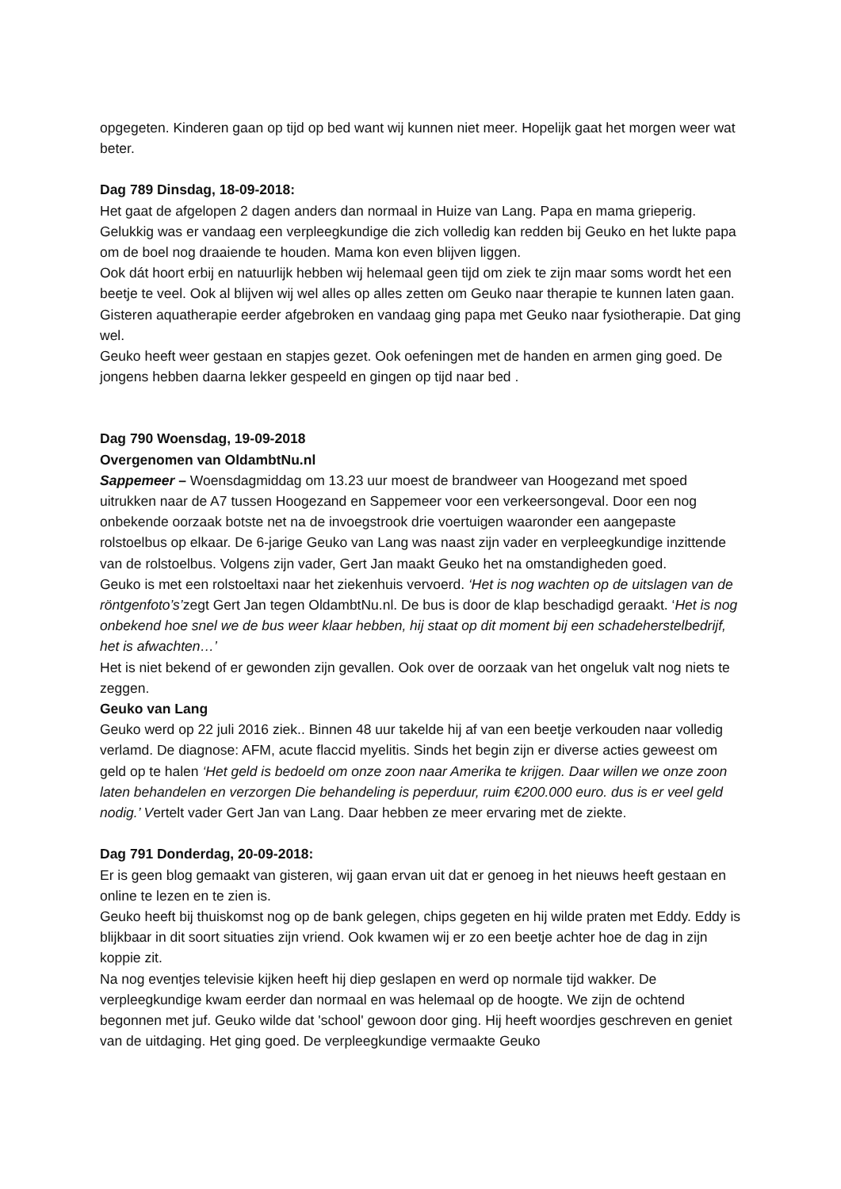opgegeten. Kinderen gaan op tijd op bed want wij kunnen niet meer. Hopelijk gaat het morgen weer wat beter.
Dag 789 Dinsdag, 18-09-2018:
Het gaat de afgelopen 2 dagen anders dan normaal in Huize van Lang. Papa en mama grieperig. Gelukkig was er vandaag een verpleegkundige die zich volledig kan redden bij Geuko en het lukte papa om de boel nog draaiende te houden. Mama kon even blijven liggen.
Ook dát hoort erbij en natuurlijk hebben wij helemaal geen tijd om ziek te zijn maar soms wordt het een beetje te veel. Ook al blijven wij wel alles op alles zetten om Geuko naar therapie te kunnen laten gaan. Gisteren aquatherapie eerder afgebroken en vandaag ging papa met Geuko naar fysiotherapie. Dat ging wel.
Geuko heeft weer gestaan en stapjes gezet. Ook oefeningen met de handen en armen ging goed. De jongens hebben daarna lekker gespeeld en gingen op tijd naar bed .
Dag 790 Woensdag, 19-09-2018
Overgenomen van OldambtNu.nl
Sappemeer – Woensdagmiddag om 13.23 uur moest de brandweer van Hoogezand met spoed uitrukken naar de A7 tussen Hoogezand en Sappemeer voor een verkeersongeval. Door een nog onbekende oorzaak botste net na de invoegstrook drie voertuigen waaronder een aangepaste rolstoelbus op elkaar. De 6-jarige Geuko van Lang was naast zijn vader en verpleegkundige inzittende van de rolstoelbus. Volgens zijn vader, Gert Jan maakt Geuko het na omstandigheden goed.
Geuko is met een rolstoeltaxi naar het ziekenhuis vervoerd. ‘Het is nog wachten op de uitslagen van de röntgenfoto’s’zegt Gert Jan tegen OldambtNu.nl. De bus is door de klap beschadigd geraakt. ‘Het is nog onbekend hoe snel we de bus weer klaar hebben, hij staat op dit moment bij een schadeherstelbedrijf, het is afwachten…’
Het is niet bekend of er gewonden zijn gevallen. Ook over de oorzaak van het ongeluk valt nog niets te zeggen.
Geuko van Lang
Geuko werd op 22 juli 2016 ziek.. Binnen 48 uur takelde hij af van een beetje verkouden naar volledig verlamd. De diagnose: AFM, acute flaccid myelitis. Sinds het begin zijn er diverse acties geweest om geld op te halen ‘Het geld is bedoeld om onze zoon naar Amerika te krijgen. Daar willen we onze zoon laten behandelen en verzorgen Die behandeling is peperduur, ruim €200.000 euro. dus is er veel geld nodig.’ Vertelt vader Gert Jan van Lang. Daar hebben ze meer ervaring met de ziekte.
Dag 791 Donderdag, 20-09-2018:
Er is geen blog gemaakt van gisteren, wij gaan ervan uit dat er genoeg in het nieuws heeft gestaan en online te lezen en te zien is.
Geuko heeft bij thuiskomst nog op de bank gelegen, chips gegeten en hij wilde praten met Eddy. Eddy is blijkbaar in dit soort situaties zijn vriend. Ook kwamen wij er zo een beetje achter hoe de dag in zijn koppie zit.
Na nog eventjes televisie kijken heeft hij diep geslapen en werd op normale tijd wakker. De verpleegkundige kwam eerder dan normaal en was helemaal op de hoogte. We zijn de ochtend begonnen met juf. Geuko wilde dat 'school' gewoon door ging. Hij heeft woordjes geschreven en geniet van de uitdaging. Het ging goed. De verpleegkundige vermaakte Geuko